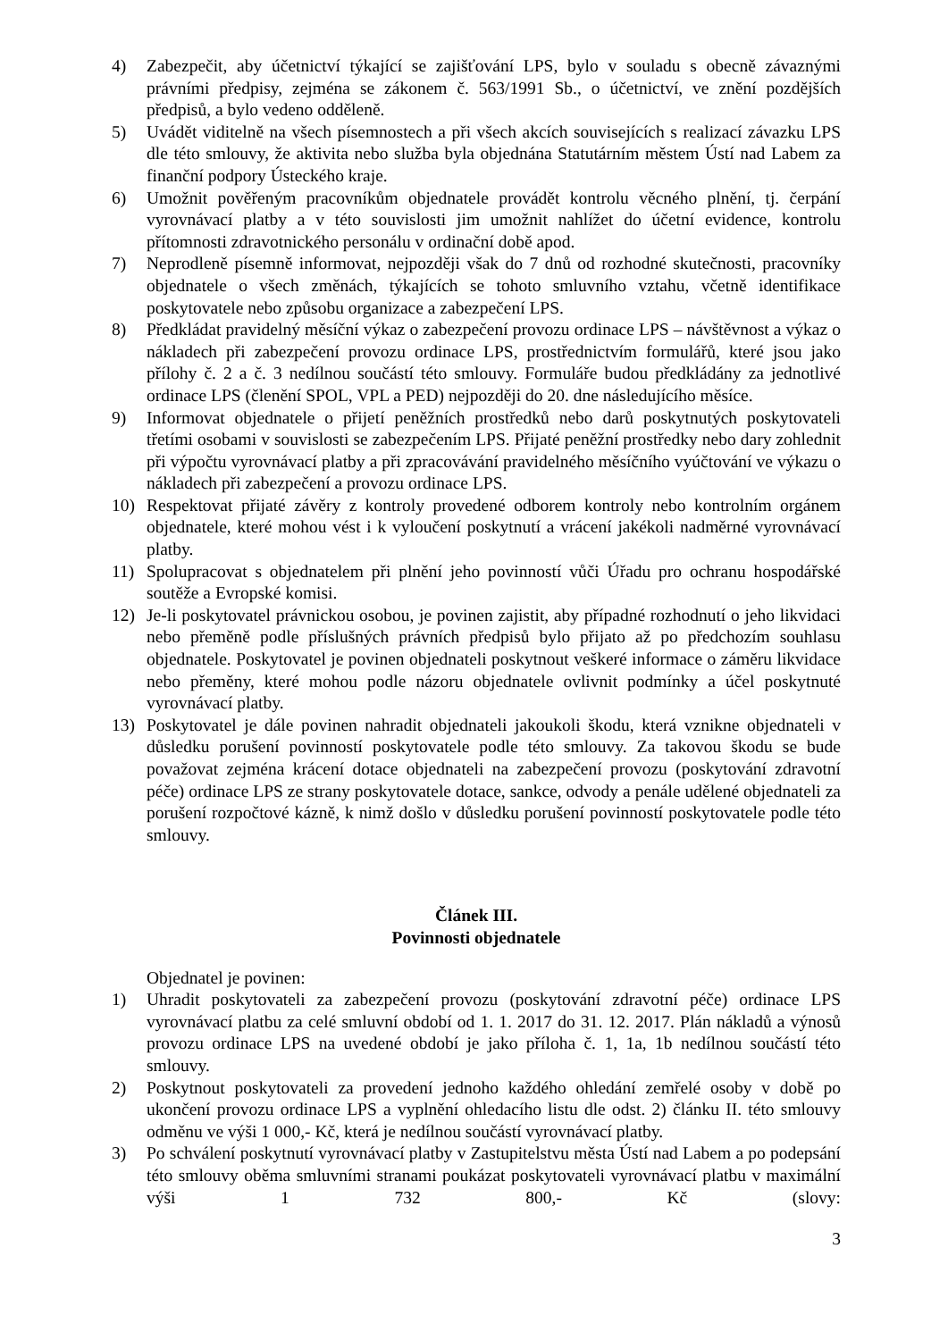4) Zabezpečit, aby účetnictví týkající se zajišťování LPS, bylo v souladu s obecně závaznými právními předpisy, zejména se zákonem č. 563/1991 Sb., o účetnictví, ve znění pozdějších předpisů, a bylo vedeno odděleně.
5) Uvádět viditelně na všech písemnostech a při všech akcích souvisejících s realizací závazku LPS dle této smlouvy, že aktivita nebo služba byla objednána Statutárním městem Ústí nad Labem za finanční podpory Ústeckého kraje.
6) Umožnit pověřeným pracovníkům objednatele provádět kontrolu věcného plnění, tj. čerpání vyrovnávací platby a v této souvislosti jim umožnit nahlížet do účetní evidence, kontrolu přítomnosti zdravotnického personálu v ordinační době apod.
7) Neprodleně písemně informovat, nejpozději však do 7 dnů od rozhodné skutečnosti, pracovníky objednatele o všech změnách, týkajících se tohoto smluvního vztahu, včetně identifikace poskytovatele nebo způsobu organizace a zabezpečení LPS.
8) Předkládat pravidelný měsíční výkaz o zabezpečení provozu ordinace LPS – návštěvnost a výkaz o nákladech při zabezpečení provozu ordinace LPS, prostřednictvím formulářů, které jsou jako přílohy č. 2 a č. 3 nedílnou součástí této smlouvy. Formuláře budou předkládány za jednotlivé ordinace LPS (členění SPOL, VPL a PED) nejpozději do 20. dne následujícího měsíce.
9) Informovat objednatele o přijetí peněžních prostředků nebo darů poskytnutých poskytovateli třetími osobami v souvislosti se zabezpečením LPS. Přijaté peněžní prostředky nebo dary zohlednit při výpočtu vyrovnávací platby a při zpracovávání pravidelného měsíčního vyúčtování ve výkazu o nákladech při zabezpečení a provozu ordinace LPS.
10) Respektovat přijaté závěry z kontroly provedené odborem kontroly nebo kontrolním orgánem objednatele, které mohou vést i k vyloučení poskytnutí a vrácení jakékoli nadměrné vyrovnávací platby.
11) Spolupracovat s objednatelem při plnění jeho povinností vůči Úřadu pro ochranu hospodářské soutěže a Evropské komisi.
12) Je-li poskytovatel právnickou osobou, je povinen zajistit, aby případné rozhodnutí o jeho likvidaci nebo přeměně podle příslušných právních předpisů bylo přijato až po předchozím souhlasu objednatele. Poskytovatel je povinen objednateli poskytnout veškeré informace o záměru likvidace nebo přeměny, které mohou podle názoru objednatele ovlivnit podmínky a účel poskytnuté vyrovnávací platby.
13) Poskytovatel je dále povinen nahradit objednateli jakoukoli škodu, která vznikne objednateli v důsledku porušení povinností poskytovatele podle této smlouvy. Za takovou škodu se bude považovat zejména krácení dotace objednateli na zabezpečení provozu (poskytování zdravotní péče) ordinace LPS ze strany poskytovatele dotace, sankce, odvody a penále udělené objednateli za porušení rozpočtové kázně, k nimž došlo v důsledku porušení povinností poskytovatele podle této smlouvy.
Článek III.
Povinnosti objednatele
Objednatel je povinen:
1) Uhradit poskytovateli za zabezpečení provozu (poskytování zdravotní péče) ordinace LPS vyrovnávací platbu za celé smluvní období od 1. 1. 2017 do 31. 12. 2017. Plán nákladů a výnosů provozu ordinace LPS na uvedené období je jako příloha č. 1, 1a, 1b nedílnou součástí této smlouvy.
2) Poskytnout poskytovateli za provedení jednoho každého ohledání zemřelé osoby v době po ukončení provozu ordinace LPS a vyplnění ohledacího listu dle odst. 2) článku II. této smlouvy odměnu ve výši 1 000,- Kč, která je nedílnou součástí vyrovnávací platby.
3) Po schválení poskytnutí vyrovnávací platby v Zastupitelstvu města Ústí nad Labem a po podepsání této smlouvy oběma smluvními stranami poukázat poskytovateli vyrovnávací platbu v maximální výši 1 732 800,- Kč (slovy:
3